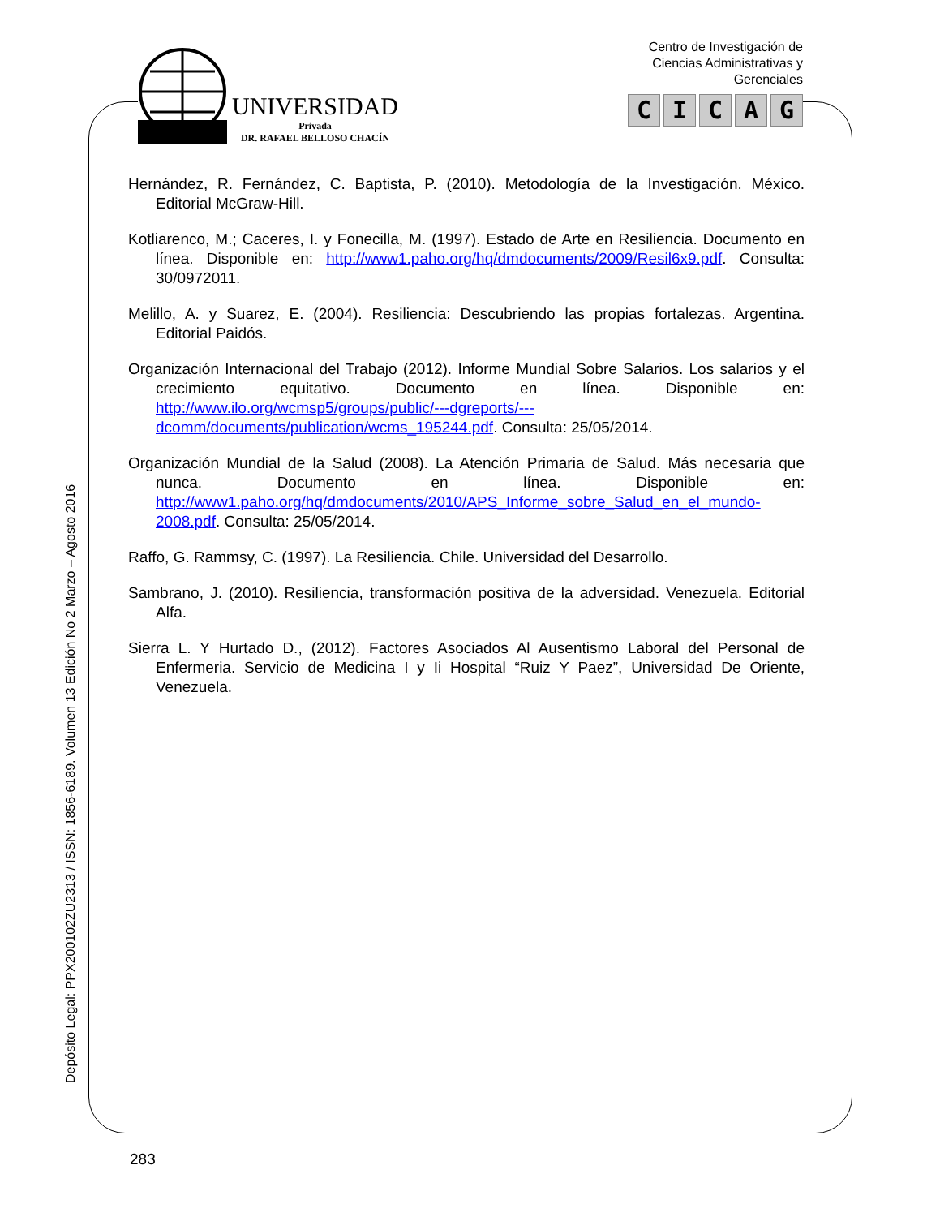UNIVERSIDAD
Privada
DR. RAFAEL BELLOSO CHACÍN
Centro de Investigación de
Ciencias Administrativas y
Gerenciales
CICAG
Hernández, R. Fernández, C. Baptista, P. (2010). Metodología de la Investigación. México. Editorial McGraw-Hill.
Kotliarenco, M.; Caceres, I. y Fonecilla, M. (1997). Estado de Arte en Resiliencia. Documento en línea. Disponible en: http://www1.paho.org/hq/dmdocuments/2009/Resil6x9.pdf. Consulta: 30/0972011.
Melillo, A. y Suarez, E. (2004). Resiliencia: Descubriendo las propias fortalezas. Argentina. Editorial Paidós.
Organización Internacional del Trabajo (2012). Informe Mundial Sobre Salarios. Los salarios y el crecimiento equitativo. Documento en línea. Disponible en: http://www.ilo.org/wcmsp5/groups/public/---dgreports/---dcomm/documents/publication/wcms_195244.pdf. Consulta: 25/05/2014.
Organización Mundial de la Salud (2008). La Atención Primaria de Salud. Más necesaria que nunca. Documento en línea. Disponible en: http://www1.paho.org/hq/dmdocuments/2010/APS_Informe_sobre_Salud_en_el_mundo-2008.pdf. Consulta: 25/05/2014.
Raffo, G. Rammsy, C. (1997). La Resiliencia. Chile. Universidad del Desarrollo.
Sambrano, J. (2010). Resiliencia, transformación positiva de la adversidad. Venezuela. Editorial Alfa.
Sierra L. Y Hurtado D., (2012). Factores Asociados Al Ausentismo Laboral del Personal de Enfermeria. Servicio de Medicina I y Ii Hospital “Ruiz Y Paez”, Universidad De Oriente, Venezuela.
Depósito Legal: PPX200102ZU2313 / ISSN: 1856-6189. Volumen 13 Edición No 2 Marzo – Agosto 2016
283